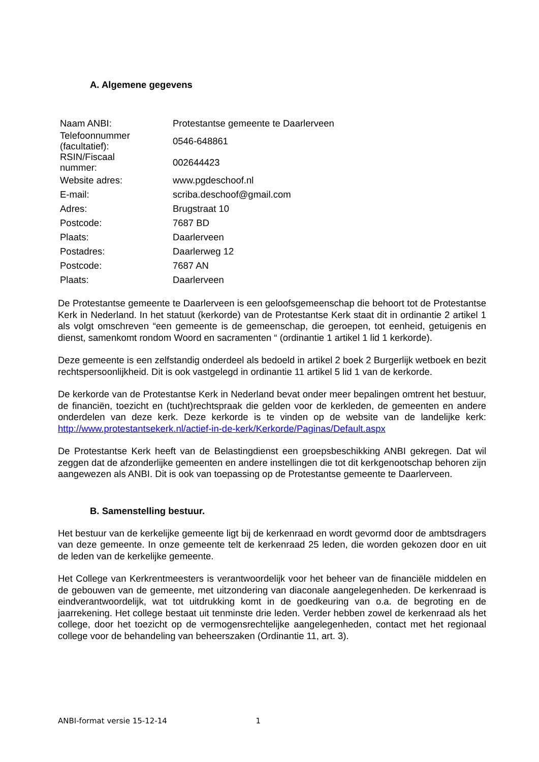A. Algemene gegevens
| Naam ANBI: | Protestantse gemeente te Daarlerveen |
| Telefoonnummer (facultatief): | 0546-648861 |
| RSIN/Fiscaal nummer: | 002644423 |
| Website adres: | www.pgdeschoof.nl |
| E-mail: | scriba.deschoof@gmail.com |
| Adres: | Brugstraat 10 |
| Postcode: | 7687 BD |
| Plaats: | Daarlerveen |
| Postadres: | Daarlerweg 12 |
| Postcode: | 7687 AN |
| Plaats: | Daarlerveen |
De Protestantse gemeente te Daarlerveen is een geloofsgemeenschap die behoort tot de Protestantse Kerk in Nederland. In het statuut (kerkorde) van de Protestantse Kerk staat dit in ordinantie 2 artikel 1 als volgt omschreven “een gemeente is de gemeenschap, die geroepen, tot eenheid, getuigenis en dienst, samenkomt rondom Woord en sacramenten “ (ordinantie 1 artikel 1 lid 1 kerkorde).
Deze gemeente is een zelfstandig onderdeel als bedoeld in artikel 2 boek 2 Burgerlijk wetboek en bezit rechtspersoonlijkheid. Dit is ook vastgelegd in ordinantie 11 artikel 5 lid 1 van de kerkorde.
De kerkorde van de Protestantse Kerk in Nederland bevat onder meer bepalingen omtrent het bestuur, de financiën, toezicht en (tucht)rechtspraak die gelden voor de kerkleden, de gemeenten en andere onderdelen van deze kerk. Deze kerkorde is te vinden op de website van de landelijke kerk: http://www.protestantsekerk.nl/actief-in-de-kerk/Kerkorde/Paginas/Default.aspx
De Protestantse Kerk heeft van de Belastingdienst een groepsbeschikking ANBI gekregen. Dat wil zeggen dat de afzonderlijke gemeenten en andere instellingen die tot dit kerkgenootschap behoren zijn aangewezen als ANBI. Dit is ook van toepassing op de Protestantse gemeente te Daarlerveen.
B. Samenstelling bestuur.
Het bestuur van de kerkelijke gemeente ligt bij de kerkenraad en wordt gevormd door de ambtsdragers van deze gemeente. In onze gemeente telt de kerkenraad 25 leden, die worden gekozen door en uit de leden van de kerkelijke gemeente.
Het College van Kerkrentmeesters is verantwoordelijk voor het beheer van de financiële middelen en de gebouwen van de gemeente, met uitzondering van diaconale aangelegenheden. De kerkenraad is eindverantwoordelijk, wat tot uitdrukking komt in de goedkeuring van o.a. de begroting en de jaarrekening. Het college bestaat uit tenminste drie leden. Verder hebben zowel de kerkenraad als het college, door het toezicht op de vermogensrechtelijke aangelegenheden, contact met het regionaal college voor de behandeling van beheerszaken (Ordinantie 11, art. 3).
ANBI-format versie 15-12-14 1